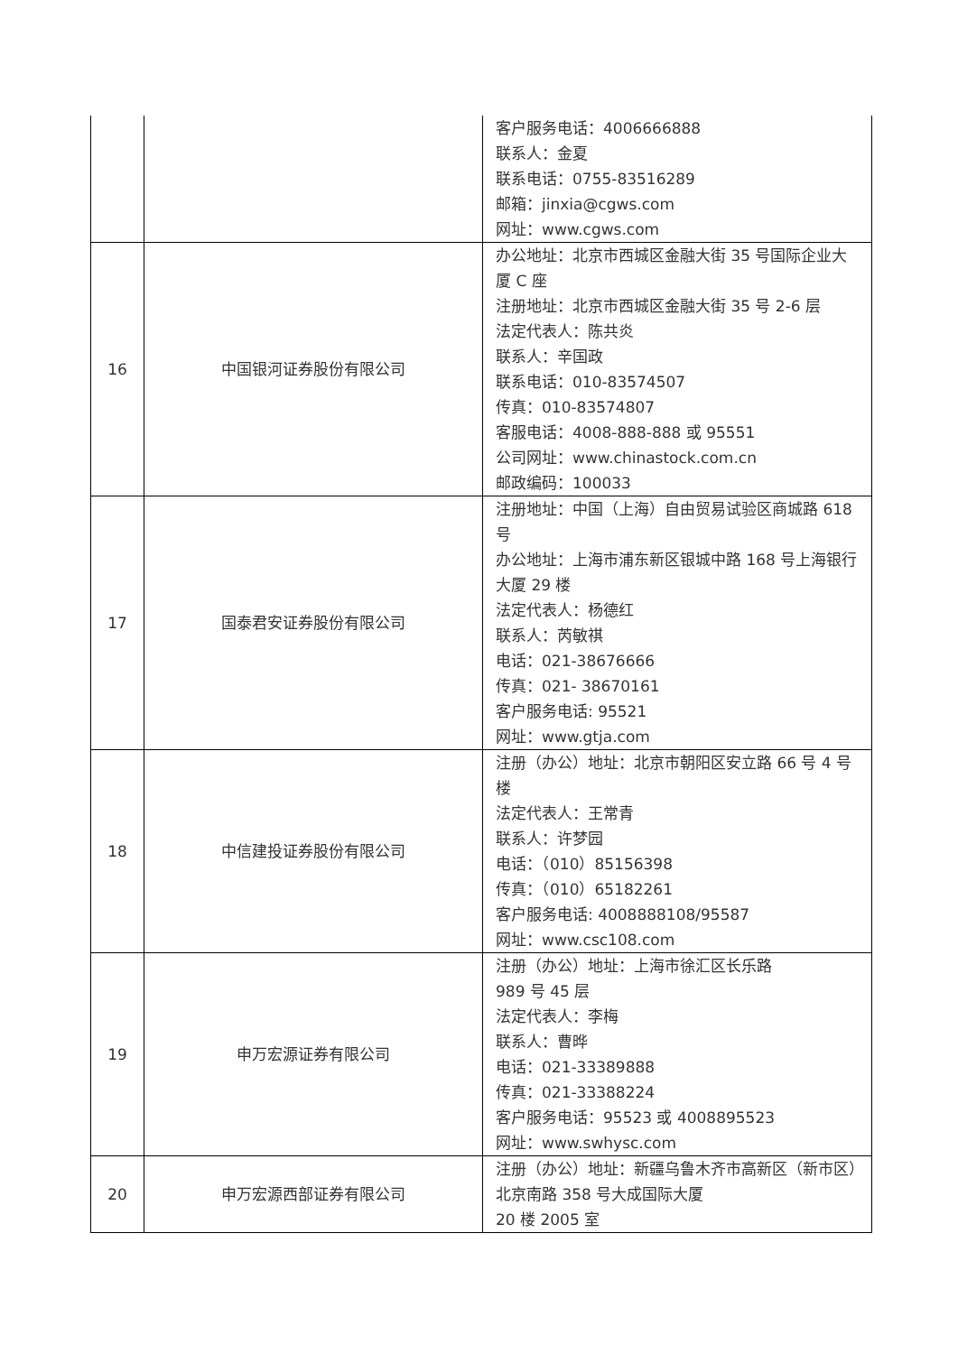| | | 客户服务电话：4006666888 联系人：金夏 联系电话：0755-83516289 邮箱：jinxia@cgws.com 网址：www.cgws.com |
| 16 | 中国银河证券股份有限公司 | 办公地址：北京市西城区金融大街 35 号国际企业大厦 C 座 注册地址：北京市西城区金融大街 35 号 2-6 层 法定代表人：陈共炎 联系人：辛国政 联系电话：010-83574507 传真：010-83574807 客服电话：4008-888-888 或 95551 公司网址：www.chinastock.com.cn 邮政编码：100033 |
| 17 | 国泰君安证券股份有限公司 | 注册地址：中国（上海）自由贸易试验区商城路 618 号 办公地址：上海市浦东新区银城中路 168 号上海银行大厦 29 楼 法定代表人：杨德红 联系人：芮敏祺 电话：021-38676666 传真：021- 38670161 客户服务电话: 95521 网址：www.gtja.com |
| 18 | 中信建投证券股份有限公司 | 注册（办公）地址：北京市朝阳区安立路 66 号 4 号楼 法定代表人：王常青 联系人：许梦园 电话：（010）85156398 传真：（010）65182261 客户服务电话: 4008888108/95587 网址：www.csc108.com |
| 19 | 申万宏源证券有限公司 | 注册（办公）地址：上海市徐汇区长乐路 989 号 45 层 法定代表人：李梅 联系人：曹晔 电话：021-33389888 传真：021-33388224 客户服务电话：95523 或 4008895523 网址：www.swhysc.com |
| 20 | 申万宏源西部证券有限公司 | 注册（办公）地址：新疆乌鲁木齐市高新区（新市区）北京南路 358 号大成国际大厦 20 楼 2005 室 |